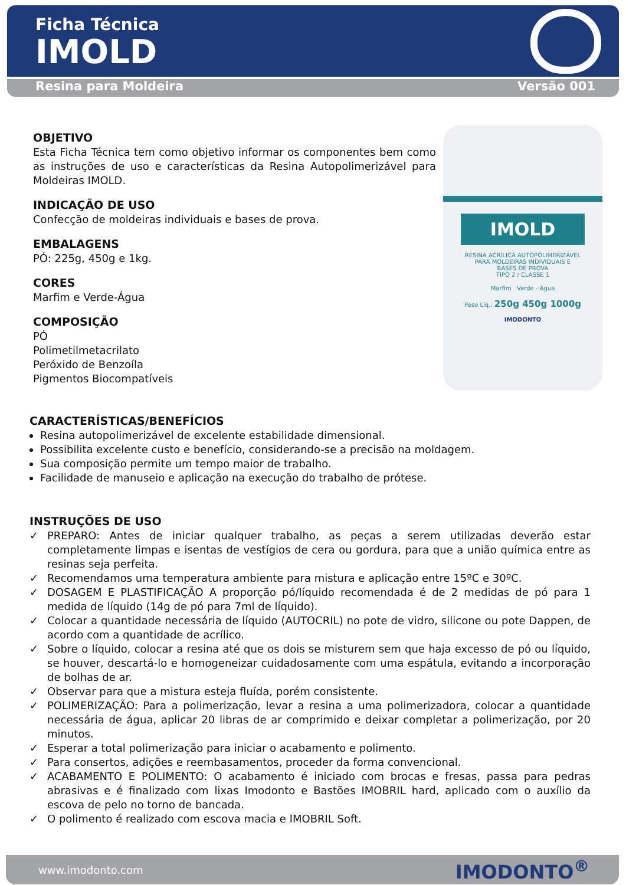Ficha Técnica
IMOLD
Resina para Moldeira Versão 001
OBJETIVO
Esta Ficha Técnica tem como objetivo informar os componentes bem como as instruções de uso e características da Resina Autopolimerizável para Moldeiras IMOLD.
INDICAÇÃO DE USO
Confecção de moldeiras individuais e bases de prova.
EMBALAGENS
PÓ: 225g, 450g e 1kg.
CORES
Marfim e Verde-Água
COMPOSIÇÃO
PÓ
Polimetilmetacrilato
Peróxido de Benzoíla
Pigmentos Biocompatíveis
IMOLD
RESINA ACRÍLICA AUTOPOLIMERIZÁVEL
PARA MOLDEIRAS INDIVIDUAIS E
BASES DE PROVA
TIPO 2 / CLASSE 1
Marfim Verde - Água
Peso Líq.: 250g 450g 1000g
IMODONTO
CARACTERÍSTICAS/BENEFÍCIOS
Resina autopolimerizável de excelente estabilidade dimensional.
Possibilita excelente custo e benefício, considerando-se a precisão na moldagem.
Sua composição permite um tempo maior de trabalho.
Facilidade de manuseio e aplicação na execução do trabalho de prótese.
INSTRUÇÕES DE USO
✓ PREPARO: Antes de iniciar qualquer trabalho, as peças a serem utilizadas deverão estar completamente limpas e isentas de vestígios de cera ou gordura, para que a união química entre as resinas seja perfeita.
✓ Recomendamos uma temperatura ambiente para mistura e aplicação entre 15ºC e 30ºC.
✓ DOSAGEM E PLASTIFICAÇÃO A proporção pó/líquido recomendada é de 2 medidas de pó para 1 medida de líquido (14g de pó para 7ml de líquido).
✓ Colocar a quantidade necessária de líquido (AUTOCRIL) no pote de vidro, silicone ou pote Dappen, de acordo com a quantidade de acrílico.
✓ Sobre o líquido, colocar a resina até que os dois se misturem sem que haja excesso de pó ou líquido, se houver, descartá-lo e homogeneizar cuidadosamente com uma espátula, evitando a incorporação de bolhas de ar.
✓ Observar para que a mistura esteja fluída, porém consistente.
✓ POLIMERIZAÇÃO: Para a polimerização, levar a resina a uma polimerizadora, colocar a quantidade necessária de água, aplicar 20 libras de ar comprimido e deixar completar a polimerização, por 20 minutos.
✓ Esperar a total polimerização para iniciar o acabamento e polimento.
✓ Para consertos, adições e reembasamentos, proceder da forma convencional.
✓ ACABAMENTO E POLIMENTO: O acabamento é iniciado com brocas e fresas, passa para pedras abrasivas e é finalizado com lixas Imodonto e Bastões IMOBRIL hard, aplicado com o auxílio da escova de pelo no torno de bancada.
✓ O polimento é realizado com escova macia e IMOBRIL Soft.
www.imodonto.com IMODONTO<sup>®</sup>